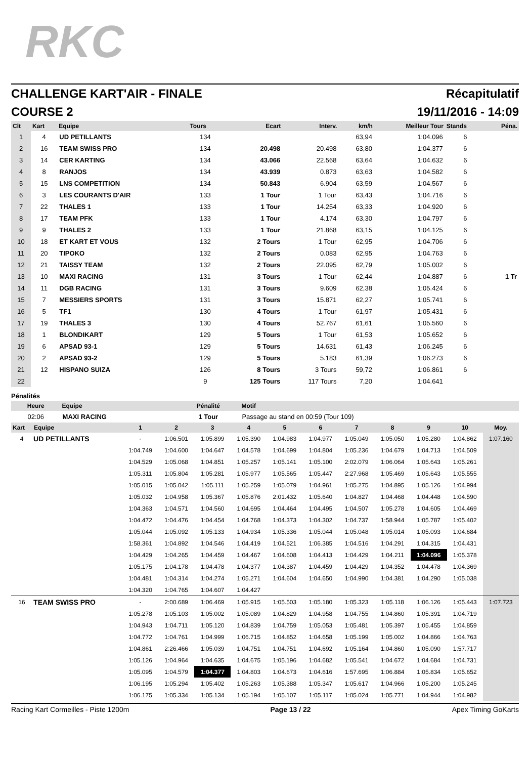RKC
CHALLENGE KART'AIR - FINALE Récapitulatif
COURSE 2 19/11/2016 - 14:09
| Clt | Kart | Equipe | Tours | Ecart | Interv. | km/h | Meilleur Tour | Stands | Péna. |
| --- | --- | --- | --- | --- | --- | --- | --- | --- | --- |
| 1 | 4 | UD PETILLANTS | 134 | | | 63,94 | 1:04.096 | 6 | |
| 2 | 16 | TEAM SWISS PRO | 134 | 20.498 | 20.498 | 63,80 | 1:04.377 | 6 | |
| 3 | 14 | CER KARTING | 134 | 43.066 | 22.568 | 63,64 | 1:04.632 | 6 | |
| 4 | 8 | RANJOS | 134 | 43.939 | 0.873 | 63,63 | 1:04.582 | 6 | |
| 5 | 15 | LNS COMPETITION | 134 | 50.843 | 6.904 | 63,59 | 1:04.567 | 6 | |
| 6 | 3 | LES COURANTS D'AIR | 133 | 1 Tour | 1 Tour | 63,43 | 1:04.716 | 6 | |
| 7 | 22 | THALES 1 | 133 | 1 Tour | 14.254 | 63,33 | 1:04.920 | 6 | |
| 8 | 17 | TEAM PFK | 133 | 1 Tour | 4.174 | 63,30 | 1:04.797 | 6 | |
| 9 | 9 | THALES 2 | 133 | 1 Tour | 21.868 | 63,15 | 1:04.125 | 6 | |
| 10 | 18 | ET KART ET VOUS | 132 | 2 Tours | 1 Tour | 62,95 | 1:04.706 | 6 | |
| 11 | 20 | TIPOKO | 132 | 2 Tours | 0.083 | 62,95 | 1:04.763 | 6 | |
| 12 | 21 | TAISSY TEAM | 132 | 2 Tours | 22.095 | 62,79 | 1:05.002 | 6 | |
| 13 | 10 | MAXI RACING | 131 | 3 Tours | 1 Tour | 62,44 | 1:04.887 | 6 | 1 Tr |
| 14 | 11 | DGB RACING | 131 | 3 Tours | 9.609 | 62,38 | 1:05.424 | 6 | |
| 15 | 7 | MESSIERS SPORTS | 131 | 3 Tours | 15.871 | 62,27 | 1:05.741 | 6 | |
| 16 | 5 | TF1 | 130 | 4 Tours | 1 Tour | 61,97 | 1:05.431 | 6 | |
| 17 | 19 | THALES 3 | 130 | 4 Tours | 52.767 | 61,61 | 1:05.560 | 6 | |
| 18 | 1 | BLONDIKART | 129 | 5 Tours | 1 Tour | 61,53 | 1:05.652 | 6 | |
| 19 | 6 | APSAD 93-1 | 129 | 5 Tours | 14.631 | 61,43 | 1:06.245 | 6 | |
| 20 | 2 | APSAD 93-2 | 129 | 5 Tours | 5.183 | 61,39 | 1:06.273 | 6 | |
| 21 | 12 | HISPANO SUIZA | 126 | 8 Tours | 3 Tours | 59,72 | 1:06.861 | 6 | |
| 22 | | | 9 | 125 Tours | 117 Tours | 7,20 | 1:04.641 | | |
Pénalités
| Heure | Equipe | Pénalité | Motif |
| --- | --- | --- | --- |
| 02:06 | MAXI RACING | 1 Tour | Passage au stand en 00:59 (Tour 109) |
| Kart | Equipe | 1 | 2 | 3 | 4 | 5 | 6 | 7 | 8 | 9 | 10 | Moy. |
| --- | --- | --- | --- | --- | --- | --- | --- | --- | --- | --- | --- | --- |
| 4 | UD PETILLANTS | - | 1:06.501 | 1:05.899 | 1:05.390 | 1:04.983 | 1:04.977 | 1:05.049 | 1:05.050 | 1:05.280 | 1:04.862 | 1:07.160 |
| | | 1:04.749 | 1:04.600 | 1:04.647 | 1:04.578 | 1:04.699 | 1:04.804 | 1:05.236 | 1:04.679 | 1:04.713 | 1:04.509 | |
| | | 1:04.529 | 1:05.068 | 1:04.851 | 1:05.257 | 1:05.141 | 1:05.100 | 2:02.079 | 1:06.064 | 1:05.643 | 1:05.261 | |
| | | 1:05.311 | 1:05.804 | 1:05.281 | 1:05.977 | 1:05.565 | 1:05.447 | 2:27.968 | 1:05.469 | 1:05.643 | 1:05.555 | |
| | | 1:05.015 | 1:05.042 | 1:05.111 | 1:05.259 | 1:05.079 | 1:04.961 | 1:05.275 | 1:04.895 | 1:05.126 | 1:04.994 | |
| | | 1:05.032 | 1:04.958 | 1:05.367 | 1:05.876 | 2:01.432 | 1:05.640 | 1:04.827 | 1:04.468 | 1:04.448 | 1:04.590 | |
| | | 1:04.363 | 1:04.571 | 1:04.560 | 1:04.695 | 1:04.464 | 1:04.495 | 1:04.507 | 1:05.278 | 1:04.605 | 1:04.469 | |
| | | 1:04.472 | 1:04.476 | 1:04.454 | 1:04.768 | 1:04.373 | 1:04.302 | 1:04.737 | 1:58.944 | 1:05.787 | 1:05.402 | |
| | | 1:05.044 | 1:05.092 | 1:05.133 | 1:04.934 | 1:05.336 | 1:05.044 | 1:05.048 | 1:05.014 | 1:05.093 | 1:04.684 | |
| | | 1:58.361 | 1:04.892 | 1:04.546 | 1:04.419 | 1:04.521 | 1:06.385 | 1:04.516 | 1:04.291 | 1:04.315 | 1:04.431 | |
| | | 1:04.429 | 1:04.265 | 1:04.459 | 1:04.467 | 1:04.608 | 1:04.413 | 1:04.429 | 1:04.211 | 1:04.096 | 1:05.378 | |
| | | 1:05.175 | 1:04.178 | 1:04.478 | 1:04.377 | 1:04.387 | 1:04.459 | 1:04.429 | 1:04.352 | 1:04.478 | 1:04.369 | |
| | | 1:04.481 | 1:04.314 | 1:04.274 | 1:05.271 | 1:04.604 | 1:04.650 | 1:04.990 | 1:04.381 | 1:04.290 | 1:05.038 | |
| | | 1:04.320 | 1:04.765 | 1:04.607 | 1:04.427 | | | | | | | |
| 16 | TEAM SWISS PRO | - | 2:00.689 | 1:06.469 | 1:05.915 | 1:05.503 | 1:05.180 | 1:05.323 | 1:05.118 | 1:06.126 | 1:05.443 | 1:07.723 |
| | | 1:05.278 | 1:05.103 | 1:05.002 | 1:05.089 | 1:04.829 | 1:04.958 | 1:04.755 | 1:04.860 | 1:05.391 | 1:04.719 | |
| | | 1:04.943 | 1:04.711 | 1:05.120 | 1:04.839 | 1:04.759 | 1:05.053 | 1:05.481 | 1:05.397 | 1:05.455 | 1:04.859 | |
| | | 1:04.772 | 1:04.761 | 1:04.999 | 1:06.715 | 1:04.852 | 1:04.658 | 1:05.199 | 1:05.002 | 1:04.866 | 1:04.763 | |
| | | 1:04.861 | 2:26.466 | 1:05.039 | 1:04.751 | 1:04.751 | 1:04.692 | 1:05.164 | 1:04.860 | 1:05.090 | 1:57.717 | |
| | | 1:05.126 | 1:04.964 | 1:04.635 | 1:04.675 | 1:05.196 | 1:04.682 | 1:05.541 | 1:04.672 | 1:04.684 | 1:04.731 | |
| | | 1:05.095 | 1:04.579 | 1:04.377 | 1:04.803 | 1:04.673 | 1:04.616 | 1:57.695 | 1:06.884 | 1:05.834 | 1:05.652 | |
| | | 1:06.195 | 1:05.294 | 1:05.402 | 1:05.263 | 1:05.388 | 1:05.347 | 1:05.617 | 1:04.966 | 1:05.200 | 1:05.245 | |
| | | 1:06.175 | 1:05.334 | 1:05.134 | 1:05.194 | 1:05.107 | 1:05.117 | 1:05.024 | 1:05.771 | 1:04.944 | 1:04.982 | |
Racing Kart Cormeilles - Piste 1200m Page 13 / 22 Apex Timing GoKarts